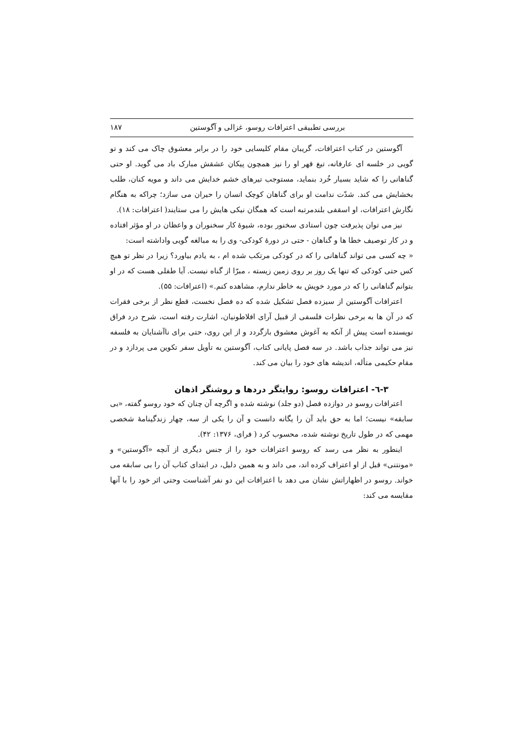بررسی تطبیقی اعترافات روسو، غزالی و آگوستین ۱۸۷
آگوستین در کتاب اعترافات، گریبان مقام کلیسایی خود را در برابر معشوق چاک می کند و تو گویی در خلسه ای عارفانه، تیغ قهر او را نیز همچون پیکان عشقش مبارک باد می گوید. او حتی گناهانی را که شاید بسیار خُرد بنماید، مستوجب تیرهای خشم خدایش می داند و مویه کنان، طلب بخشایش می کند. شدّت ندامت او برای گناهان کوچک انسان را حیران می سازد؛ چراکه به هنگام نگارش اعترافات، او اسقفی بلندمرتبه است که همگان نیکی هایش را می ستایند( اعترافات: ۱۸).
نیز می توان پذیرفت چون استادی سخنور بوده، شیوهٔ کار سخنوران و واعظان در او مؤثر افتاده و در کار توصیف خطا ها و گناهان - حتی در دورهٔ کودکی- وی را به مبالغه گویی واداشته است:
« چه کسی می تواند گناهانی را که در کودکی مرتکب شده ام ، به یادم بیاورد؟ زیرا در نظر تو هیچ کس حتی کودکی که تنها یک روز بر روی زمین زیسته ، مبرّا از گناه نیست. آیا طفلی هست که در او بتوانم گناهانی را که در مورد خویش به خاطر ندارم، مشاهده کنم.» (اعترافات: ۵۵).
اعترافات آگوستین از سیزده فصل تشکیل شده که ده فصل نخست، قطع نظر از برخی فقرات که در آن ها به برخی نظرات فلسفی از قبیل آرای افلاطونیان، اشارت رفته است، شرح درد فراق نویسنده است پیش از آنکه به آغوش معشوق بازگردد و از این روی، حتی برای ناآشنایان به فلسفه نیز می تواند جذاب باشد. در سه فصل پایانی کتاب، آگوستین به تأویل سفر تکوین می پردازد و در مقام حکیمی متأله، اندیشه های خود را بیان می کند.
۳-٦- اعترافات روسو: روایتگر دردها و روشنگر اذهان
اعترافات روسو در دوازده فصل (دو جلد) نوشته شده و اگرچه آن چنان که خود روسو گفته، «بی سابقه» نیست؛ اما به حق باید آن را یگانه دانست و آن را یکی از سه، چهار زندگینامهٔ شخصی مهمی که در طول تاریخ نوشته شده، محسوب کرد ( فرای، ۱۳۷۶: ۴۲).
اینطور به نظر می رسد که روسو اعترافات خود را از جنس دیگری از آنچه «آگوستین» و «مونتنی» قبل از او اعتراف کرده اند، می داند و به همین دلیل، در ابتدای کتاب آن را بی سابقه می خواند. روسو در اظهاراتش نشان می دهد با اعترافات این دو نفر آشناست وحتی اثر خود را با آنها مقایسه می کند: